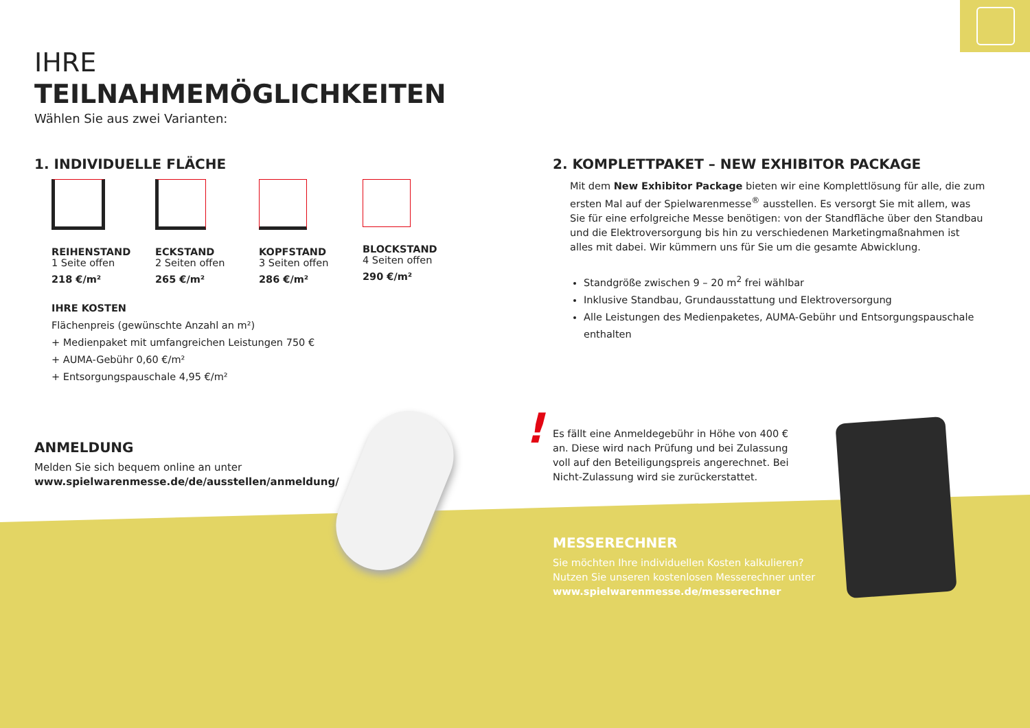IHRE
TEILNAHMEMÖGLICHKEITEN
Wählen Sie aus zwei Varianten:
1. INDIVIDUELLE FLÄCHE
REIHENSTAND
1 Seite offen
218 €/m²
ECKSTAND
2 Seiten offen
265 €/m²
KOPFSTAND
3 Seiten offen
286 €/m²
BLOCKSTAND
4 Seiten offen
290 €/m²
IHRE KOSTEN
Flächenpreis (gewünschte Anzahl an m²)
+ Medienpaket mit umfangreichen Leistungen 750 €
+ AUMA-Gebühr 0,60 €/m²
+ Entsorgungspauschale 4,95 €/m²
2. KOMPLETTPAKET – NEW EXHIBITOR PACKAGE
Mit dem New Exhibitor Package bieten wir eine Komplettlösung für alle, die zum ersten Mal auf der Spielwarenmesse<sup>®</sup> ausstellen. Es versorgt Sie mit allem, was Sie für eine erfolgreiche Messe benötigen: von der Standfläche über den Standbau und die Elektroversorgung bis hin zu verschiedenen Marketingmaßnahmen ist alles mit dabei. Wir kümmern uns für Sie um die gesamte Abwicklung.
Standgröße zwischen 9 – 20 m<sup>2</sup> frei wählbar
Inklusive Standbau, Grundausstattung und Elektroversorgung
Alle Leistungen des Medienpaketes, AUMA-Gebühr und Entsorgungspauschale enthalten
ANMELDUNG
Melden Sie sich bequem online an unter
www.spielwarenmesse.de/de/ausstellen/anmeldung/
! Es fällt eine Anmeldegebühr in Höhe von 400 € an. Diese wird nach Prüfung und bei Zulassung voll auf den Beteiligungspreis angerechnet. Bei Nicht-Zulassung wird sie zurückerstattet.
MESSERECHNER
Sie möchten Ihre individuellen Kosten kalkulieren?
Nutzen Sie unseren kostenlosen Messerechner unter
www.spielwarenmesse.de/messerechner